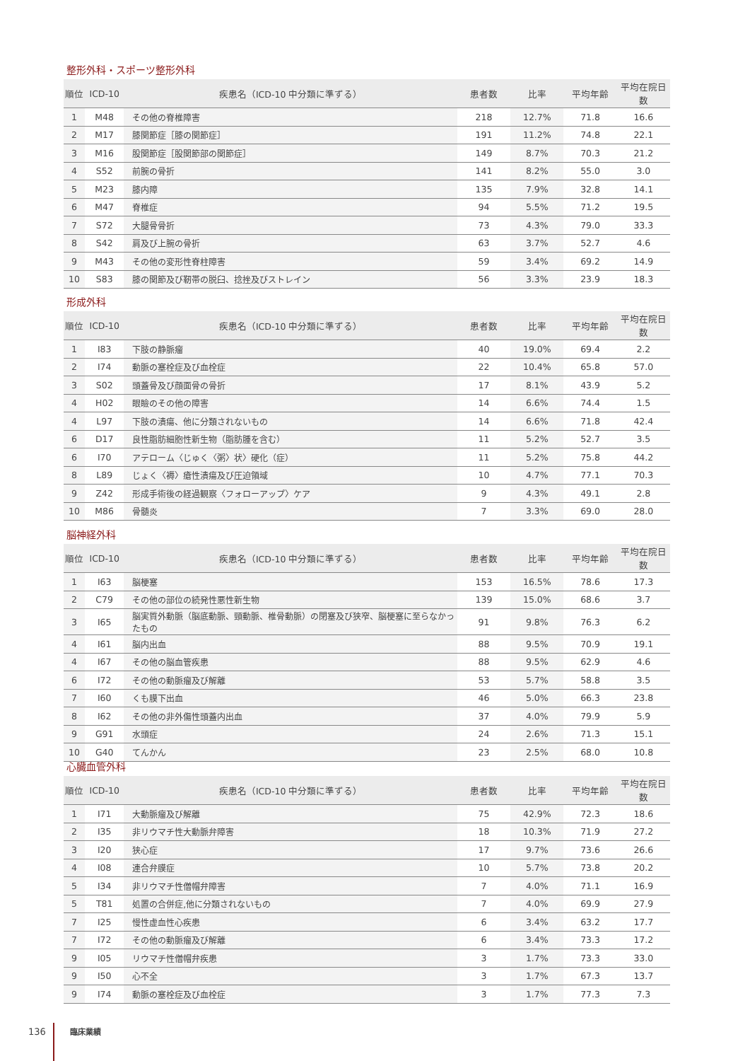整形外科・スポーツ整形外科
| 順位 | ICD-10 | 疾患名（ICD-10 中分類に準ずる） | 患者数 | 比率 | 平均年齢 | 平均在院日数 |
| --- | --- | --- | --- | --- | --- | --- |
| 1 | M48 | その他の脊椎障害 | 218 | 12.7% | 71.8 | 16.6 |
| 2 | M17 | 膝関節症［膝の関節症］ | 191 | 11.2% | 74.8 | 22.1 |
| 3 | M16 | 股関節症［股関節部の関節症］ | 149 | 8.7% | 70.3 | 21.2 |
| 4 | S52 | 前腕の骨折 | 141 | 8.2% | 55.0 | 3.0 |
| 5 | M23 | 膝内障 | 135 | 7.9% | 32.8 | 14.1 |
| 6 | M47 | 脊椎症 | 94 | 5.5% | 71.2 | 19.5 |
| 7 | S72 | 大腿骨骨折 | 73 | 4.3% | 79.0 | 33.3 |
| 8 | S42 | 肩及び上腕の骨折 | 63 | 3.7% | 52.7 | 4.6 |
| 9 | M43 | その他の変形性脊柱障害 | 59 | 3.4% | 69.2 | 14.9 |
| 10 | S83 | 膝の関節及び靭帯の脱臼、捻挫及びストレイン | 56 | 3.3% | 23.9 | 18.3 |
形成外科
| 順位 | ICD-10 | 疾患名（ICD-10 中分類に準ずる） | 患者数 | 比率 | 平均年齢 | 平均在院日数 |
| --- | --- | --- | --- | --- | --- | --- |
| 1 | I83 | 下肢の静脈瘤 | 40 | 19.0% | 69.4 | 2.2 |
| 2 | I74 | 動脈の塞栓症及び血栓症 | 22 | 10.4% | 65.8 | 57.0 |
| 3 | S02 | 頭蓋骨及び顔面骨の骨折 | 17 | 8.1% | 43.9 | 5.2 |
| 4 | H02 | 眼瞼のその他の障害 | 14 | 6.6% | 74.4 | 1.5 |
| 4 | L97 | 下肢の潰瘍、他に分類されないもの | 14 | 6.6% | 71.8 | 42.4 |
| 6 | D17 | 良性脂肪細胞性新生物（脂肪腫を含む） | 11 | 5.2% | 52.7 | 3.5 |
| 6 | I70 | アテローム〈じゅく〈粥〉状〉硬化（症） | 11 | 5.2% | 75.8 | 44.2 |
| 8 | L89 | じょく〈褥〉瘡性潰瘍及び圧迫領域 | 10 | 4.7% | 77.1 | 70.3 |
| 9 | Z42 | 形成手術後の経過観察〈フォローアップ〉ケア | 9 | 4.3% | 49.1 | 2.8 |
| 10 | M86 | 骨髄炎 | 7 | 3.3% | 69.0 | 28.0 |
脳神経外科
| 順位 | ICD-10 | 疾患名（ICD-10 中分類に準ずる） | 患者数 | 比率 | 平均年齢 | 平均在院日数 |
| --- | --- | --- | --- | --- | --- | --- |
| 1 | I63 | 脳梗塞 | 153 | 16.5% | 78.6 | 17.3 |
| 2 | C79 | その他の部位の続発性悪性新生物 | 139 | 15.0% | 68.6 | 3.7 |
| 3 | I65 | 脳実質外動脈（脳底動脈、頸動脈、椎骨動脈）の閉塞及び狭窄、脳梗塞に至らなかったもの | 91 | 9.8% | 76.3 | 6.2 |
| 4 | I61 | 脳内出血 | 88 | 9.5% | 70.9 | 19.1 |
| 4 | I67 | その他の脳血管疾患 | 88 | 9.5% | 62.9 | 4.6 |
| 6 | I72 | その他の動脈瘤及び解離 | 53 | 5.7% | 58.8 | 3.5 |
| 7 | I60 | くも膜下出血 | 46 | 5.0% | 66.3 | 23.8 |
| 8 | I62 | その他の非外傷性頭蓋内出血 | 37 | 4.0% | 79.9 | 5.9 |
| 9 | G91 | 水頭症 | 24 | 2.6% | 71.3 | 15.1 |
| 10 | G40 | てんかん | 23 | 2.5% | 68.0 | 10.8 |
心臓血管外科
| 順位 | ICD-10 | 疾患名（ICD-10 中分類に準ずる） | 患者数 | 比率 | 平均年齢 | 平均在院日数 |
| --- | --- | --- | --- | --- | --- | --- |
| 1 | I71 | 大動脈瘤及び解離 | 75 | 42.9% | 72.3 | 18.6 |
| 2 | I35 | 非リウマチ性大動脈弁障害 | 18 | 10.3% | 71.9 | 27.2 |
| 3 | I20 | 狭心症 | 17 | 9.7% | 73.6 | 26.6 |
| 4 | I08 | 連合弁膜症 | 10 | 5.7% | 73.8 | 20.2 |
| 5 | I34 | 非リウマチ性僧帽弁障害 | 7 | 4.0% | 71.1 | 16.9 |
| 5 | T81 | 処置の合併症,他に分類されないもの | 7 | 4.0% | 69.9 | 27.9 |
| 7 | I25 | 慢性虚血性心疾患 | 6 | 3.4% | 63.2 | 17.7 |
| 7 | I72 | その他の動脈瘤及び解離 | 6 | 3.4% | 73.3 | 17.2 |
| 9 | I05 | リウマチ性僧帽弁疾患 | 3 | 1.7% | 73.3 | 33.0 |
| 9 | I50 | 心不全 | 3 | 1.7% | 67.3 | 13.7 |
| 9 | I74 | 動脈の塞栓症及び血栓症 | 3 | 1.7% | 77.3 | 7.3 |
136 臨床業績